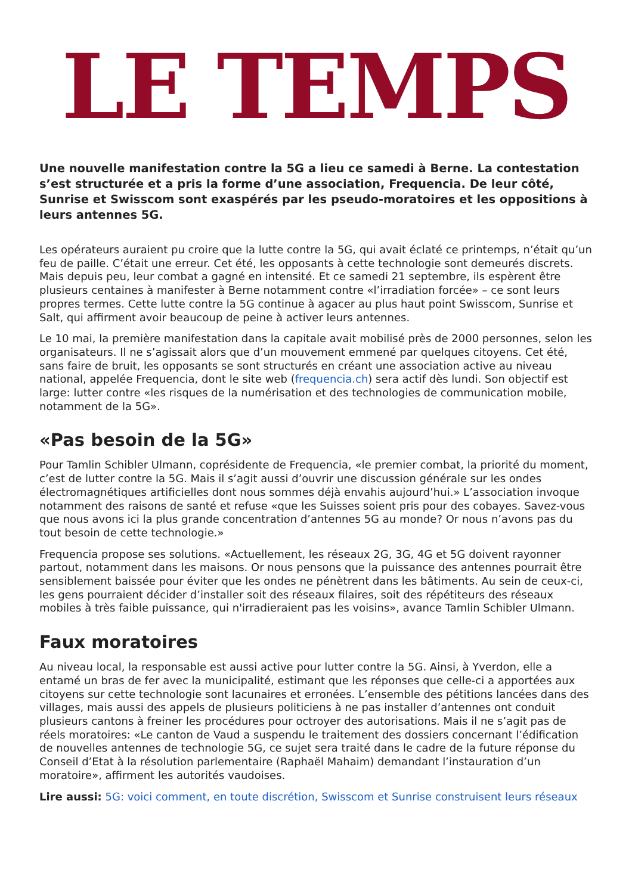LE TEMPS
Une nouvelle manifestation contre la 5G a lieu ce samedi à Berne. La contestation s’est structurée et a pris la forme d’une association, Frequencia. De leur côté, Sunrise et Swisscom sont exaspérés par les pseudo-moratoires et les oppositions à leurs antennes 5G.
Les opérateurs auraient pu croire que la lutte contre la 5G, qui avait éclaté ce printemps, n’était qu’un feu de paille. C’était une erreur. Cet été, les opposants à cette technologie sont demeurés discrets. Mais depuis peu, leur combat a gagné en intensité. Et ce samedi 21 septembre, ils espèrent être plusieurs centaines à manifester à Berne notamment contre «l’irradiation forcée» – ce sont leurs propres termes. Cette lutte contre la 5G continue à agacer au plus haut point Swisscom, Sunrise et Salt, qui affirment avoir beaucoup de peine à activer leurs antennes.
Le 10 mai, la première manifestation dans la capitale avait mobilisé près de 2000 personnes, selon les organisateurs. Il ne s’agissait alors que d’un mouvement emmené par quelques citoyens. Cet été, sans faire de bruit, les opposants se sont structurés en créant une association active au niveau national, appelée Frequencia, dont le site web (frequencia.ch) sera actif dès lundi. Son objectif est large: lutter contre «les risques de la numérisation et des technologies de communication mobile, notamment de la 5G».
«Pas besoin de la 5G»
Pour Tamlin Schibler Ulmann, coprésidente de Frequencia, «le premier combat, la priorité du moment, c’est de lutter contre la 5G. Mais il s’agit aussi d’ouvrir une discussion générale sur les ondes électromagnétiques artificielles dont nous sommes déjà envahis aujourd’hui.» L’association invoque notamment des raisons de santé et refuse «que les Suisses soient pris pour des cobayes. Savez-vous que nous avons ici la plus grande concentration d’antennes 5G au monde? Or nous n’avons pas du tout besoin de cette technologie.»
Frequencia propose ses solutions. «Actuellement, les réseaux 2G, 3G, 4G et 5G doivent rayonner partout, notamment dans les maisons. Or nous pensons que la puissance des antennes pourrait être sensiblement baissée pour éviter que les ondes ne pénètrent dans les bâtiments. Au sein de ceux-ci, les gens pourraient décider d’installer soit des réseaux filaires, soit des répétiteurs des réseaux mobiles à très faible puissance, qui n'irradieraient pas les voisins», avance Tamlin Schibler Ulmann.
Faux moratoires
Au niveau local, la responsable est aussi active pour lutter contre la 5G. Ainsi, à Yverdon, elle a entamé un bras de fer avec la municipalité, estimant que les réponses que celle-ci a apportées aux citoyens sur cette technologie sont lacunaires et erronées. L’ensemble des pétitions lancées dans des villages, mais aussi des appels de plusieurs politiciens à ne pas installer d’antennes ont conduit plusieurs cantons à freiner les procédures pour octroyer des autorisations. Mais il ne s’agit pas de réels moratoires: «Le canton de Vaud a suspendu le traitement des dossiers concernant l’édification de nouvelles antennes de technologie 5G, ce sujet sera traité dans le cadre de la future réponse du Conseil d’Etat à la résolution parlementaire (Raphaël Mahaim) demandant l’instauration d’un moratoire», affirment les autorités vaudoises.
Lire aussi: 5G: voici comment, en toute discrétion, Swisscom et Sunrise construisent leurs réseaux